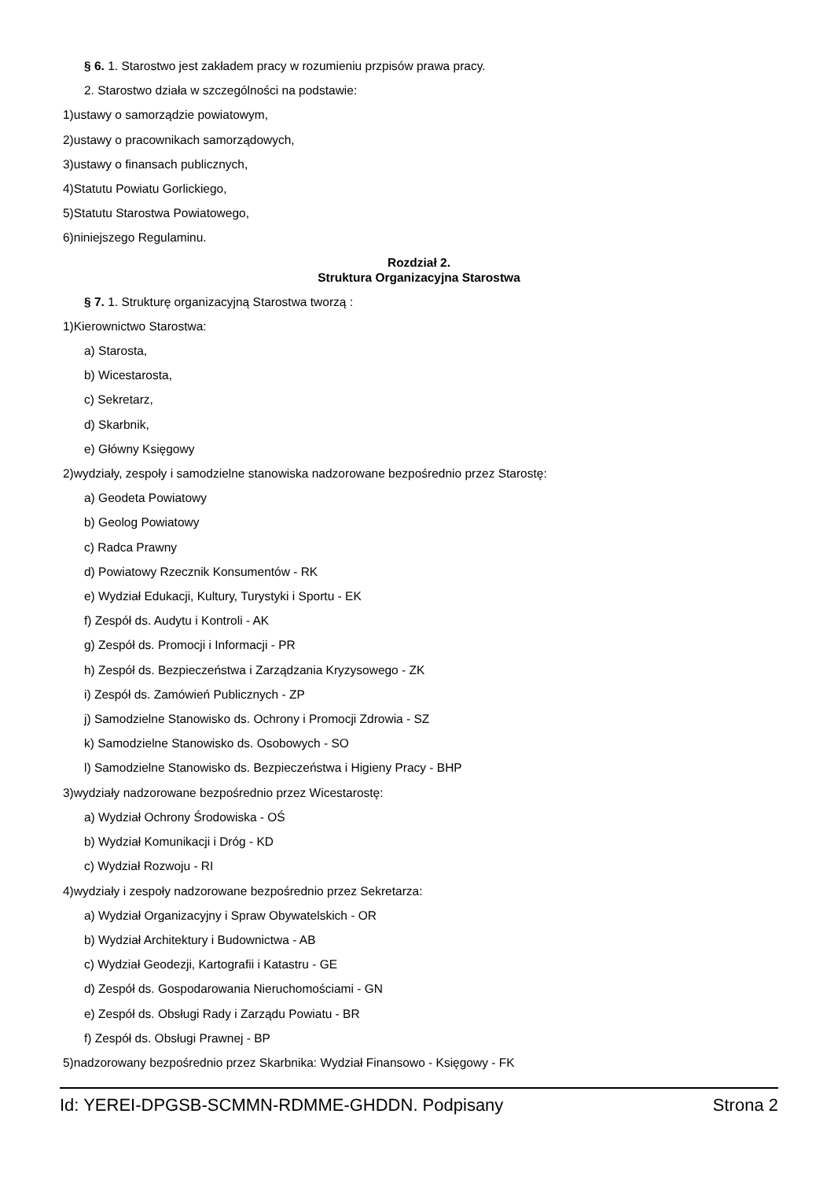§ 6. 1. Starostwo jest zakładem pracy w rozumieniu przpisów prawa pracy.
2. Starostwo działa w szczególności na podstawie:
1)ustawy o samorządzie powiatowym,
2)ustawy o pracownikach samorządowych,
3)ustawy o finansach publicznych,
4)Statutu Powiatu Gorlickiego,
5)Statutu Starostwa Powiatowego,
6)niniejszego Regulaminu.
Rozdział 2.
Struktura Organizacyjna Starostwa
§ 7. 1. Strukturę organizacyjną Starostwa tworzą :
1)Kierownictwo Starostwa:
a) Starosta,
b) Wicestarosta,
c) Sekretarz,
d) Skarbnik,
e) Główny Księgowy
2)wydziały, zespoły i samodzielne stanowiska nadzorowane bezpośrednio przez Starostę:
a) Geodeta Powiatowy
b) Geolog Powiatowy
c) Radca Prawny
d) Powiatowy Rzecznik Konsumentów - RK
e) Wydział Edukacji, Kultury, Turystyki i Sportu - EK
f) Zespół ds. Audytu i Kontroli - AK
g) Zespół ds. Promocji i Informacji - PR
h) Zespół ds. Bezpieczeństwa i Zarządzania Kryzysowego - ZK
i) Zespół ds. Zamówień Publicznych - ZP
j) Samodzielne Stanowisko ds. Ochrony i Promocji Zdrowia - SZ
k) Samodzielne Stanowisko ds. Osobowych - SO
l) Samodzielne Stanowisko ds. Bezpieczeństwa i Higieny Pracy - BHP
3)wydziały nadzorowane bezpośrednio przez Wicestarostę:
a) Wydział Ochrony Środowiska - OŚ
b) Wydział Komunikacji i Dróg - KD
c) Wydział Rozwoju - RI
4)wydziały i zespoły nadzorowane bezpośrednio przez Sekretarza:
a) Wydział Organizacyjny i Spraw Obywatelskich - OR
b) Wydział Architektury i Budownictwa - AB
c) Wydział Geodezji, Kartografii i Katastru - GE
d) Zespół ds. Gospodarowania Nieruchomościami - GN
e) Zespół ds. Obsługi Rady i Zarządu Powiatu - BR
f) Zespół ds. Obsługi Prawnej - BP
5)nadzorowany bezpośrednio przez Skarbnika: Wydział Finansowo - Księgowy - FK
Id: YEREI-DPGSB-SCMMN-RDMME-GHDDN. Podpisany Strona 2